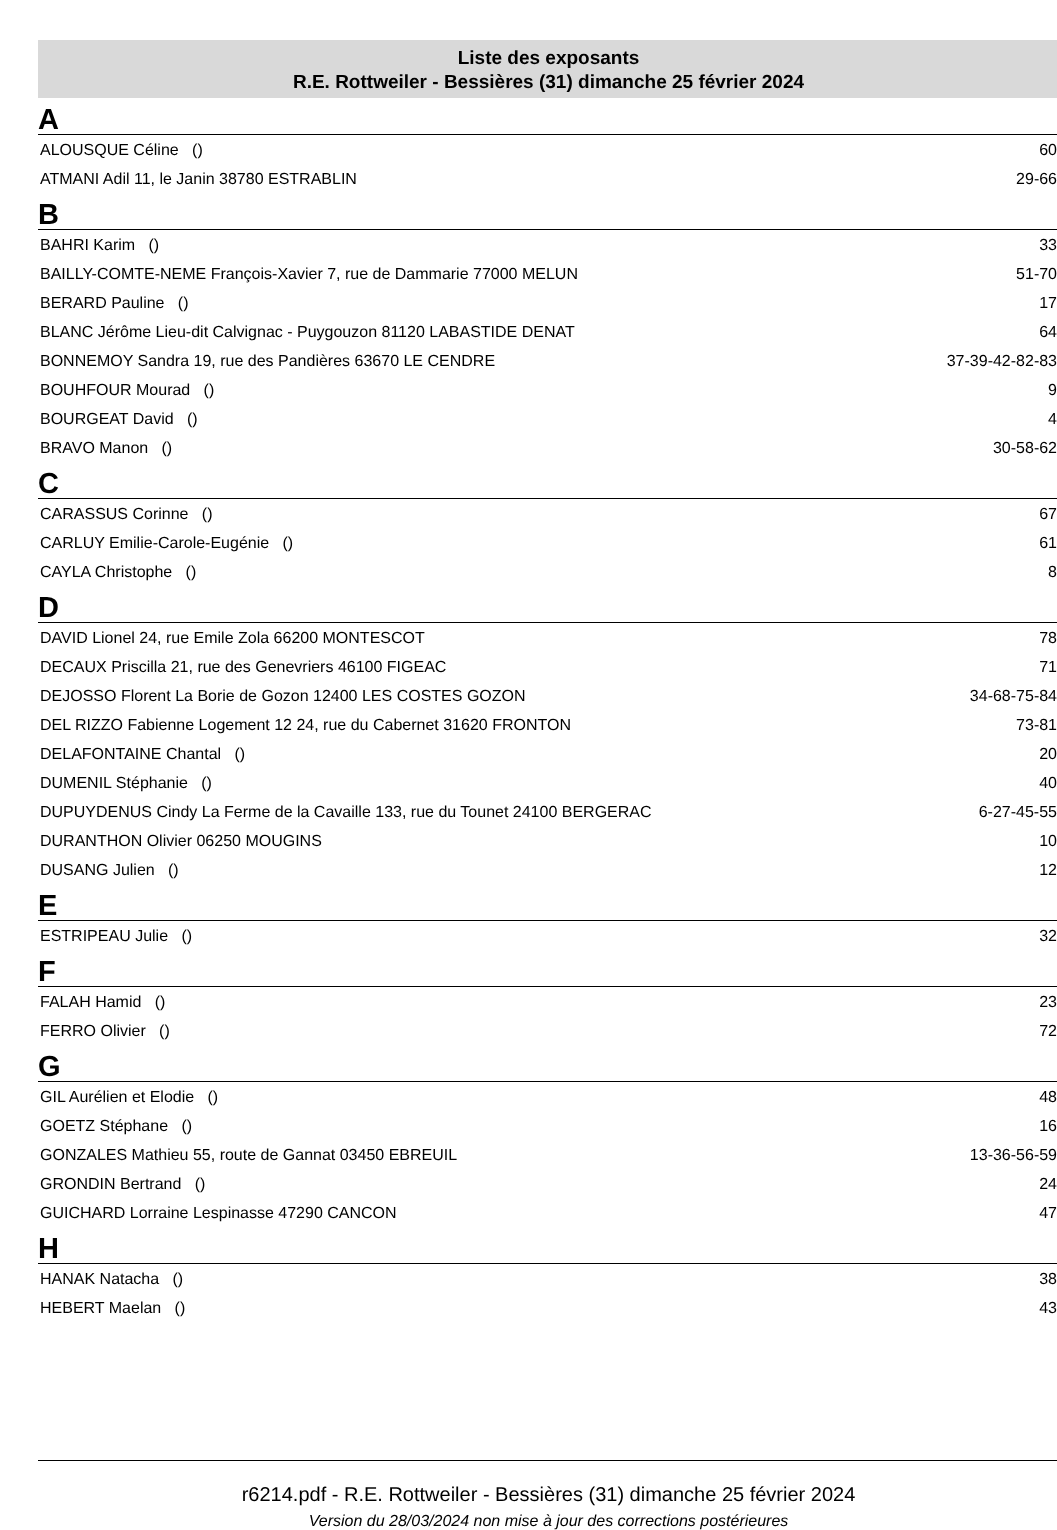Liste des exposants
R.E. Rottweiler - Bessières (31) dimanche 25 février 2024
A
| ALOUSQUE Céline () | 60 |
| ATMANI Adil 11, le Janin 38780 ESTRABLIN | 29-66 |
B
| BAHRI Karim () | 33 |
| BAILLY-COMTE-NEME François-Xavier 7, rue de Dammarie 77000 MELUN | 51-70 |
| BERARD Pauline () | 17 |
| BLANC Jérôme Lieu-dit Calvignac - Puygouzon 81120 LABASTIDE DENAT | 64 |
| BONNEMOY Sandra 19, rue des Pandières 63670 LE CENDRE | 37-39-42-82-83 |
| BOUHFOUR Mourad () | 9 |
| BOURGEAT David () | 4 |
| BRAVO Manon () | 30-58-62 |
C
| CARASSUS Corinne () | 67 |
| CARLUY Emilie-Carole-Eugénie () | 61 |
| CAYLA Christophe () | 8 |
D
| DAVID Lionel 24, rue Emile Zola 66200 MONTESCOT | 78 |
| DECAUX Priscilla 21, rue des Genevriers 46100 FIGEAC | 71 |
| DEJOSSO Florent La Borie de Gozon 12400 LES COSTES GOZON | 34-68-75-84 |
| DEL RIZZO Fabienne Logement 12 24, rue du Cabernet 31620 FRONTON | 73-81 |
| DELAFONTAINE Chantal () | 20 |
| DUMENIL Stéphanie () | 40 |
| DUPUYDENUS Cindy La Ferme de la Cavaille 133, rue du Tounet 24100 BERGERAC | 6-27-45-55 |
| DURANTHON Olivier 06250 MOUGINS | 10 |
| DUSANG Julien () | 12 |
E
| ESTRIPEAU Julie () | 32 |
F
| FALAH Hamid () | 23 |
| FERRO Olivier () | 72 |
G
| GIL Aurélien et Elodie () | 48 |
| GOETZ Stéphane () | 16 |
| GONZALES Mathieu 55, route de Gannat 03450 EBREUIL | 13-36-56-59 |
| GRONDIN Bertrand () | 24 |
| GUICHARD Lorraine Lespinasse 47290 CANCON | 47 |
H
| HANAK Natacha () | 38 |
| HEBERT Maelan () | 43 |
r6214.pdf - R.E. Rottweiler - Bessières (31) dimanche 25 février 2024
Version du 28/03/2024 non mise à jour des corrections postérieures